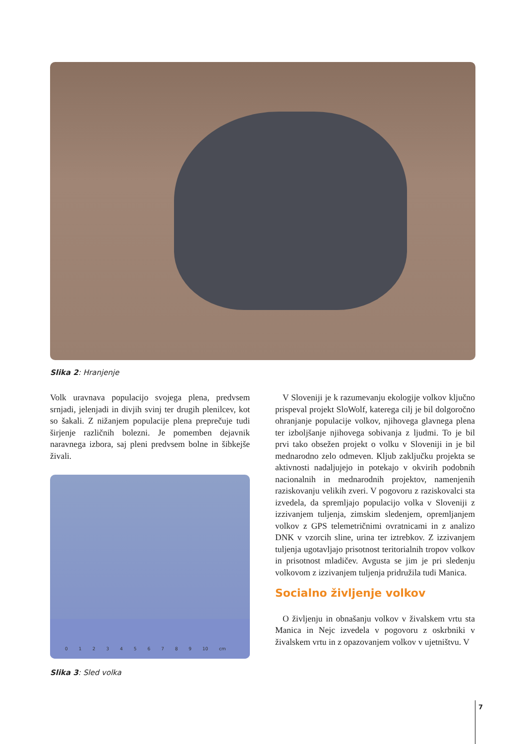Slika 2: Hranjenje
Volk uravnava populacijo svojega plena, predvsem srnjadi, jelenjadi in divjih svinj ter drugih plenilcev, kot so šakali. Z nižanjem populacije plena preprečuje tudi širjenje različnih bolezni. Je pomemben dejavnik naravnega izbora, saj pleni predvsem bolne in šibkejše živali.
0123456789 10 cm
Slika 3: Sled volka
V Sloveniji je k razumevanju ekologije volkov ključno prispeval projekt SloWolf, katerega cilj je bil dolgoročno ohranjanje populacije volkov, njihovega glavnega plena ter izboljšanje njihovega sobivanja z ljudmi. To je bil prvi tako obsežen projekt o volku v Sloveniji in je bil mednarodno zelo odmeven. Kljub zaključku projekta se aktivnosti nadaljujejo in potekajo v okvirih podobnih nacionalnih in mednarodnih projektov, namenjenih raziskovanju velikih zveri. V pogovoru z raziskovalci sta izvedela, da spremljajo populacijo volka v Sloveniji z izzivanjem tuljenja, zimskim sledenjem, opremljanjem volkov z GPS telemetričnimi ovratnicami in z analizo DNK v vzorcih sline, urina ter iztrebkov. Z izzivanjem tuljenja ugotavljajo prisotnost teritorialnih tropov volkov in prisotnost mladičev. Avgusta se jim je pri sledenju volkovom z izzivanjem tuljenja pridružila tudi Manica.
Socialno življenje volkov
O življenju in obnašanju volkov v živalskem vrtu sta Manica in Nejc izvedela v pogovoru z oskrbniki v živalskem vrtu in z opazovanjem volkov v ujetništvu. V
7